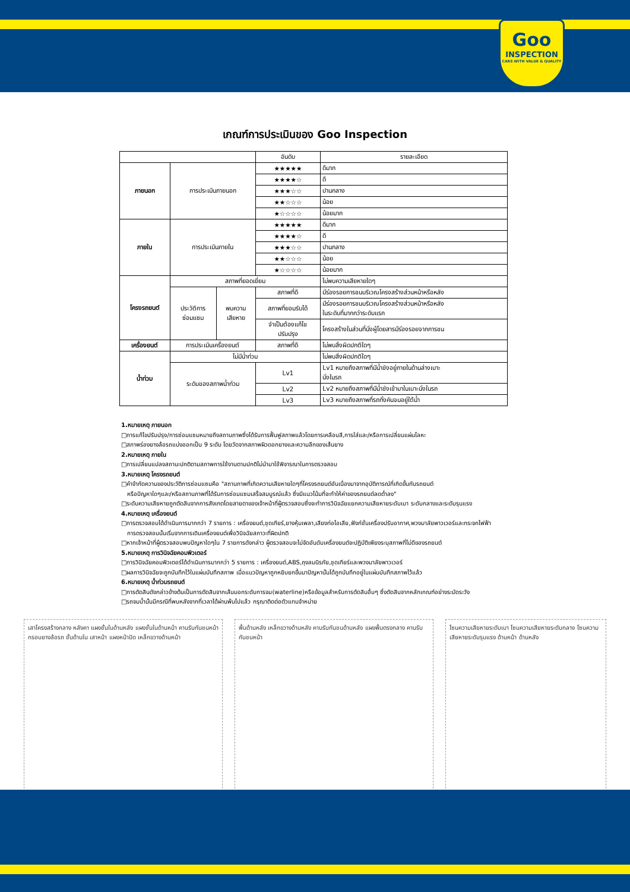Goo
INSPECTION
CARS WITH VALUE & QUALITY
เกณฑ์การประเมินของ Goo Inspection
| | | | อันดับ | รายละเอียด |
| --- | --- | --- | --- | --- |
| ภายนอก | การประเมินภายนอก | | ★★★★★ | ดีมาก |
| | | | ★★★★☆ | ดี |
| | | | ★★★☆☆ | ปานกลาง |
| | | | ★★☆☆☆ | น้อย |
| | | | ★☆☆☆☆ | น้อยมาก |
| ภายใน | การประเมินภายใน | | ★★★★★ | ดีมาก |
| | | | ★★★★☆ | ดี |
| | | | ★★★☆☆ | ปานกลาง |
| | | | ★★☆☆☆ | น้อย |
| | | | ★☆☆☆☆ | น้อยมาก |
| โครงรถยนต์ | สภาพที่ยอดเยี่ยม | | | ไม่พบความเสียหายใดๆ |
| | ประวัติการ ซ่อมแซม | พบความ เสียหาย | สภาพที่ดี | มีร่องรอยการชนบริเวณโครงสร้างส่วนหน้าหรือหลัง |
| | | | สภาพที่ยอมรับได้ | มีร่องรอยการชนบริเวณโครงสร้างส่วนหน้าหรือหลัง ในระดับที่มากกว่าระดับแรก |
| | | | จำเป็นต้องแก้ไข ปรับปรุง | โครงสร้างในส่วนที่นั่งผู้โดยสารมีร่องรอยจากการชน |
| เครื่องยนต์ | การประเมินเครื่องยนต์ | | สภาพที่ดี | ไม่พบสิ่งผิดปกติใดๆ |
| น้ำท่วม | ไม่มีน้ำท่วม | | | ไม่พบสิ่งผิดปกติใดๆ |
| | ระดับของสภาพน้ำท่วม | | Lv1 | Lv1 หมายถึงสภาพที่มีน้ำขังอยู่ภายในด้านล่างเบาะ นั่งในรถ |
| | | | Lv2 | Lv2 หมายถึงสภาพที่มีน้ำขังเข้ามาในเบาะนั่งในรถ |
| | | | Lv3 | Lv3 หมายถึงสภาพที่รถทั้งคันจมอยู่ใต้น้ำ |
1.หมายเหตุ ภายนอก
□การแก้ไขปรับปรุง/การซ่อมแซมหมายถึงสถานภาพซึ่งได้รับการฟื้นฟูสภาพแล้วโดยการเคลือบสี,การใส่และ/หรือการเปลี่ยนแผ่นโลหะ
□สภาพร่องยางล้อรถแบ่งออกเป็น 9 ระดับ โดยวัดจากสภาพผิวดอกยางและความลึกของเส้นยาง
2.หมายเหตุ ภายใน
□การเปลี่ยนแปลงสถานะปกติตามสภาพการใช้งานตามปกติไม่นำมาใช้พิจารณาในการตรวจสอบ
3.หมายเหตุ โครงรถยนต์
□คำจำกัดความของประวัติการซ่อมแซมคือ "สถานภาพที่เกิดความเสียหายใดๆที่โครงรถยนต์อันเนื่องมาจากอุบัติการณ์ที่เกิดขึ้นกับรถยนต์
หรือปัญหาใดๆและ/หรือสถานภาพที่ได้รับการซ่อมแซมเสร็จสมบูรณ์แล้ว ซึ่งมีแนวโน้มที่จะทำให้ค่าของรถยนต์ลดต่ำลง"
□ระดับความเสียหายถูกตัดสินจากการสังเกตโดยสายตาของเจ้าหน้าที่ผู้ตรวจสอบซึ่งจะทำการวินิจฉัยแยกความเสียหายระดับเบา ระดับกลางและระดับรุนแรง
4.หมายเหตุ เครื่องยนต์
□การตรวจสอบได้ดำเนินการมากกว่า 7 รายการ : เครื่องยนต์,ชุดเกียร์,ยางหุ้มเพลา,เสียงท่อไอเสีย,ฟังก์ชั่นเครื่องปรับอากาศ,พวงมาลัยพาวเวอร์และกระจกไฟฟ้า
การตรวจสอบนั้นเริ่มจากการเดินเครื่องยนต์เพื่อวินิจฉัยสภาวะที่ผิดปกติ
□หากเจ้าหน้าที่ผู้ตรวจสอบพบปัญหาใดๆใน 7 รายการดังกล่าว ผู้ตรวจสอบจะไม่จัดอันดับเครื่องยนต์จะปฏิบัติเพียงระบุสภาพที่ไม่ดีของรถยนต์
5.หมายเหตุ การวินิจฉัยคอมพิวเตอร์
□การวินิจฉัยคอมพิวเตอร์ได้ดำเนินการมากกว่า 5 รายการ : เครื่องยนต์,ABS,ถุงลมนิรภัย,ชุดเกียร์และพวงมาลัยพาวเวอร์
□ผลการวินิจฉัยจะถูกบันทึกไว้ในแผ่นบันทึกสภาพ เมื่อแนวปัญหาถูกหยิบยกขึ้นมาปัญหานั้นได้ถูกบันทึกอยู่ในแผ่นบันทึกสภาพไว้แล้ว
6.หมายเหตุ น้ำท่วมรถยนต์
□การตัดสินดังกล่าวข้างต้นเป็นการตัดสินจากเส้นบอกระดับการจม(waterline)หรือข้อมูลสำหรับการตัดสินอื่นๆ ซึ่งตัดสินจากหลักเกณฑ์อย่างระมัดระวัง
□รถจมน้ำนั้นมีกรณีที่พบหลังจากที่เวลาได้ผ่านพ้นไปแล้ว กรุณาติดต่อตัวแทนจำหน่าย
เสาโครงสร้างกลาง หลังคา แผงชั้นในด้านหลัง แผงชั้นในด้านหน้า คานรับกันชนหน้า กรอบยางล้อรถ ชั้นด้านใน เสาหน้า แผงหน้าปัด เหล็กขวางด้านหน้า
พื้นด้านหลัง เหล็กขวางด้านหลัง คานรับกันชนด้านหลัง แผงพื้นตรงกลาง คานรับกันชนหน้า
โซนความเสียหายระดับเบา โซนความเสียหายระดับกลาง โซนความเสียหายระดับรุนแรง ด้านหน้า ด้านหลัง